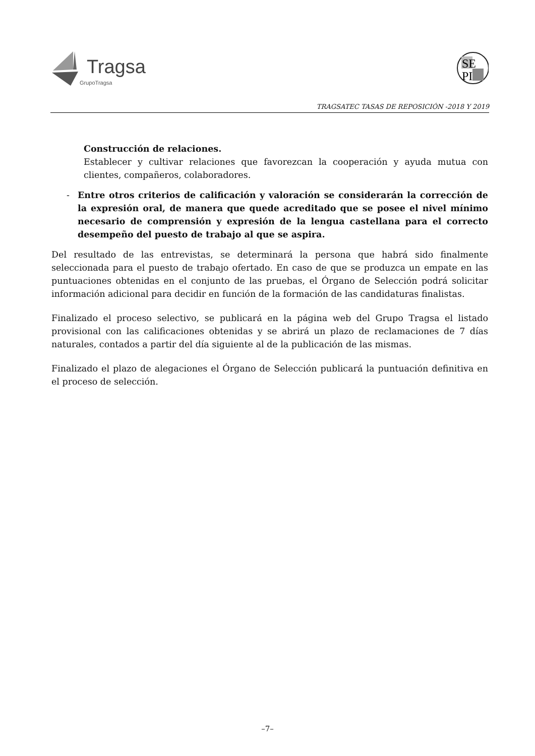Tragsa
GrupoTragsa
SE
PI
TRAGSATEC TASAS DE REPOSICIÓN -2018 Y 2019
Construcción de relaciones.
Establecer y cultivar relaciones que favorezcan la cooperación y ayuda mutua con clientes, compañeros, colaboradores.
- Entre otros criterios de calificación y valoración se considerarán la corrección de la expresión oral, de manera que quede acreditado que se posee el nivel mínimo necesario de comprensión y expresión de la lengua castellana para el correcto desempeño del puesto de trabajo al que se aspira.
Del resultado de las entrevistas, se determinará la persona que habrá sido finalmente seleccionada para el puesto de trabajo ofertado. En caso de que se produzca un empate en las puntuaciones obtenidas en el conjunto de las pruebas, el Órgano de Selección podrá solicitar información adicional para decidir en función de la formación de las candidaturas finalistas.
Finalizado el proceso selectivo, se publicará en la página web del Grupo Tragsa el listado provisional con las calificaciones obtenidas y se abrirá un plazo de reclamaciones de 7 días naturales, contados a partir del día siguiente al de la publicación de las mismas.
Finalizado el plazo de alegaciones el Órgano de Selección publicará la puntuación definitiva en el proceso de selección.
–7–